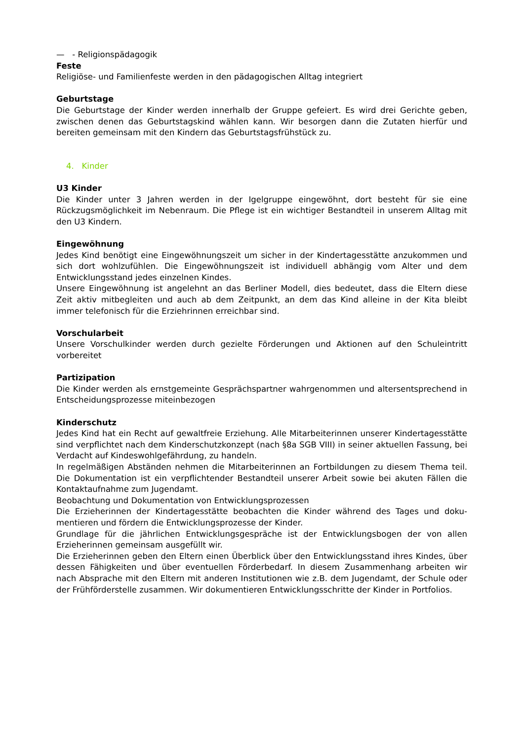— - Religionspädagogik
Feste
Religiöse- und Familienfeste werden in den pädagogischen Alltag integriert
Geburtstage
Die Geburtstage der Kinder werden innerhalb der Gruppe gefeiert. Es wird drei Gerichte geben, zwischen denen das Geburtstagskind wählen kann. Wir besorgen dann die Zutaten hierfür und bereiten gemeinsam mit den Kindern das Geburtstagsfrühstück zu.
4. Kinder
U3 Kinder
Die Kinder unter 3 Jahren werden in der Igelgruppe eingewöhnt, dort besteht für sie eine Rückzugsmöglichkeit im Nebenraum. Die Pflege ist ein wichtiger Bestandteil in unserem Alltag mit den U3 Kindern.
Eingewöhnung
Jedes Kind benötigt eine Eingewöhnungszeit um sicher in der Kindertagesstätte anzukommen und sich dort wohlzufühlen. Die Eingewöhnungszeit ist individuell abhängig vom Alter und dem Entwicklungsstand jedes einzelnen Kindes.
Unsere Eingewöhnung ist angelehnt an das Berliner Modell, dies bedeutet, dass die Eltern diese Zeit aktiv mitbegleiten und auch ab dem Zeitpunkt, an dem das Kind alleine in der Kita bleibt immer telefonisch für die Erziehrinnen erreichbar sind.
Vorschularbeit
Unsere Vorschulkinder werden durch gezielte Förderungen und Aktionen auf den Schuleintritt vorbereitet
Partizipation
Die Kinder werden als ernstgemeinte Gesprächspartner wahrgenommen und altersentsprechend in Entscheidungsprozesse miteinbezogen
Kinderschutz
Jedes Kind hat ein Recht auf gewaltfreie Erziehung. Alle Mitarbeiterinnen unserer Kindertagesstätte sind verpflichtet nach dem Kinderschutzkonzept (nach §8a SGB VIII) in seiner aktuellen Fassung, bei Verdacht auf Kindeswohlgefährdung, zu handeln.
In regelmäßigen Abständen nehmen die Mitarbeiterinnen an Fortbildungen zu diesem Thema teil. Die Dokumentation ist ein verpflichtender Bestandteil unserer Arbeit sowie bei akuten Fällen die Kontaktaufnahme zum Jugendamt.
Beobachtung und Dokumentation von Entwicklungsprozessen
Die Erzieherinnen der Kindertagesstätte beobachten die Kinder während des Tages und doku-mentieren und fördern die Entwicklungsprozesse der Kinder.
Grundlage für die jährlichen Entwicklungsgespräche ist der Entwicklungsbogen der von allen Erzieherinnen gemeinsam ausgefüllt wir.
Die Erzieherinnen geben den Eltern einen Überblick über den Entwicklungsstand ihres Kindes, über dessen Fähigkeiten und über eventuellen Förderbedarf. In diesem Zusammenhang arbeiten wir nach Absprache mit den Eltern mit anderen Institutionen wie z.B. dem Jugendamt, der Schule oder der Frühförderstelle zusammen. Wir dokumentieren Entwicklungsschritte der Kinder in Portfolios.